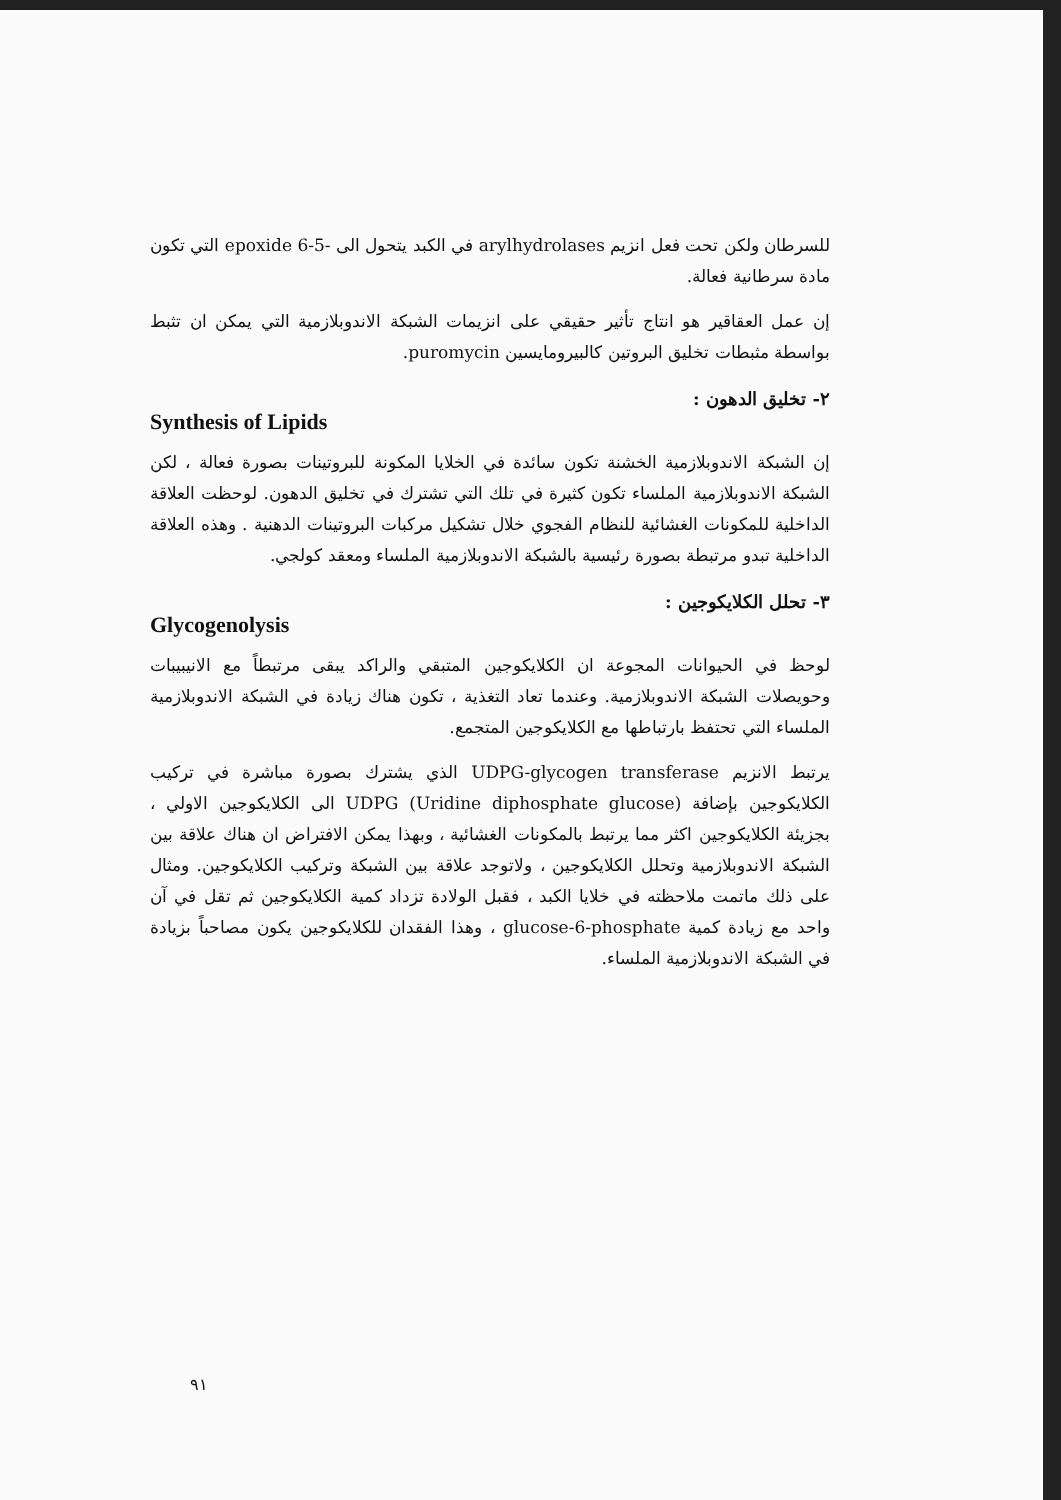للسرطان ولكن تحت فعل انزيم arylhydrolases في الكبد يتحول الى -5-6 epoxide التي تكون مادة سرطانية فعالة.
إن عمل العقاقير هو انتاج تأثير حقيقي على انزيمات الشبكة الاندوبلازمية التي يمكن ان تثبط بواسطة مثبطات تخليق البروتين كالبيرومايسين puromycin.
٢- تخليق الدهون :
Synthesis of Lipids
إن الشبكة الاندوبلازمية الخشنة تكون سائدة في الخلايا المكونة للبروتينات بصورة فعالة ، لكن الشبكة الاندوبلازمية الملساء تكون كثيرة في تلك التي تشترك في تخليق الدهون. لوحظت العلاقة الداخلية للمكونات الغشائية للنظام الفجوي خلال تشكيل مركبات البروتينات الدهنية . وهذه العلاقة الداخلية تبدو مرتبطة بصورة رئيسية بالشبكة الاندوبلازمية الملساء ومعقد كولجي.
٣- تحلل الكلايكوجين :
Glycogenolysis
لوحظ في الحيوانات المجوعة ان الكلايكوجين المتبقي والراكد يبقى مرتبطاً مع الانيبيبات وحويصلات الشبكة الاندوبلازمية. وعندما تعاد التغذية ، تكون هناك زيادة في الشبكة الاندوبلازمية الملساء التي تحتفظ بارتباطها مع الكلايكوجين المتجمع.
يرتبط الانزيم UDPG-glycogen transferase الذي يشترك بصورة مباشرة في تركيب الكلايكوجين بإضافة (Uridine diphosphate glucose) UDPG الى الكلايكوجين الاولي ، بجزيئة الكلايكوجين اكثر مما يرتبط بالمكونات الغشائية ، وبهذا يمكن الافتراض ان هناك علاقة بين الشبكة الاندوبلازمية وتحلل الكلايكوجين ، ولاتوجد علاقة بين الشبكة وتركيب الكلايكوجين. ومثال على ذلك ماتمت ملاحظته في خلايا الكبد ، فقبل الولادة تزداد كمية الكلايكوجين ثم تقل في آن واحد مع زيادة كمية glucose-6-phosphate ، وهذا الفقدان للكلايكوجين يكون مصاحباً بزيادة في الشبكة الاندوبلازمية الملساء.
٩١